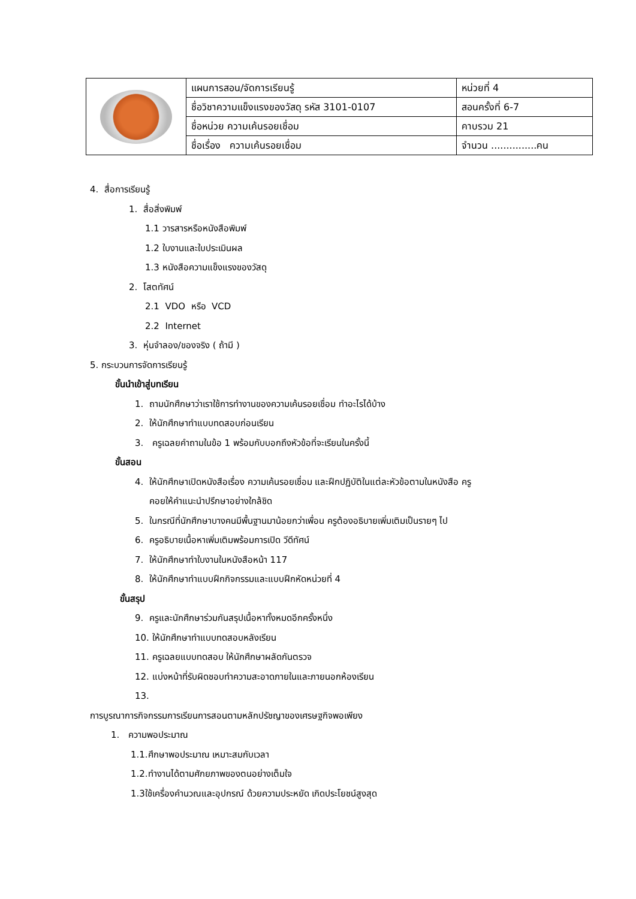| | แผนการสอน/จัดการเรียนรู้ | หน่วยที่ 4 |
| | ชื่อวิชาความแข็งแรงของวัสดุ รหัส 3101-0107 | สอนครั้งที่ 6-7 |
| | ชื่อหน่วย ความเค้นรอยเชื่อม | คาบรวม 21 |
| | ชื่อเรื่อง ความเค้นรอยเชื่อม | จำนวน ...............คน |
4. สื่อการเรียนรู้
1. สื่อสิ่งพิมพ์
1.1 วารสารหรือหนังสือพิมพ์
1.2 ใบงานและใบประเมินผล
1.3 หนังสือความแข็งแรงของวัสดุ
2. โสตทัศน์
2.1 VDO หรือ VCD
2.2 Internet
3. หุ่นจำลอง/ของจริง ( ถ้ามี )
5. กระบวนการจัดการเรียนรู้
ขั้นนำเข้าสู่บทเรียน
1. ถามนักศึกษาว่าเราใช้การทำงานของความเค้นรอยเชื่อม ทำอะไรได้บ้าง
2. ให้นักศึกษาทำแบบทดสอบก่อนเรียน
3. ครูเฉลยคำถามในข้อ 1 พร้อมกับบอกถึงหัวข้อที่จะเรียนในครั้งนี้
ขั้นสอน
4. ให้นักศึกษาเปิดหนังสือเรื่อง ความเค้นรอยเชื่อม และฝึกปฏิบัติในแต่ละหัวข้อตามในหนังสือ ครู
คอยให้คำแนะนำปรึกษาอย่างใกล้ชิด
5. ในกรณีที่นักศึกษาบางคนมีพื้นฐานมาน้อยกว่าเพื่อน ครูต้องอธิบายเพิ่มเติมเป็นรายๆ ไป
6. ครูอธิบายเนื้อหาเพิ่มเติมพร้อมการเปิด วีดีทัศน์
7. ให้นักศึกษาทำใบงานในหนังสือหน้า 117
8. ให้นักศึกษาทำแบบฝึกกิจกรรมและแบบฝึกหัดหน่วยที่ 4
ขั้นสรุป
9. ครูและนักศึกษาร่วมกันสรุปเนื้อหาทั้งหมดอีกครั้งหนึ่ง
10. ให้นักศึกษาทำแบบทดสอบหลังเรียน
11. ครูเฉลยแบบทดสอบ ให้นักศึกษาผลัดกันตรวจ
12. แบ่งหน้าที่รับผิดชอบทำความสะอาดภายในและภายนอกห้องเรียน
13.
การบูรณาการกิจกรรมการเรียนการสอนตามหลักปรัชญาของเศรษฐกิจพอเพียง
1. ความพอประมาณ
1.1.ศึกษาพอประมาณ เหมาะสมกับเวลา
1.2.ทำงานได้ตามศักยภาพของตนอย่างเต็มใจ
1.3ใช้เครื่องคำนวณและอุปกรณ์ ด้วยความประหยัด เกิดประโยชน์สูงสุด